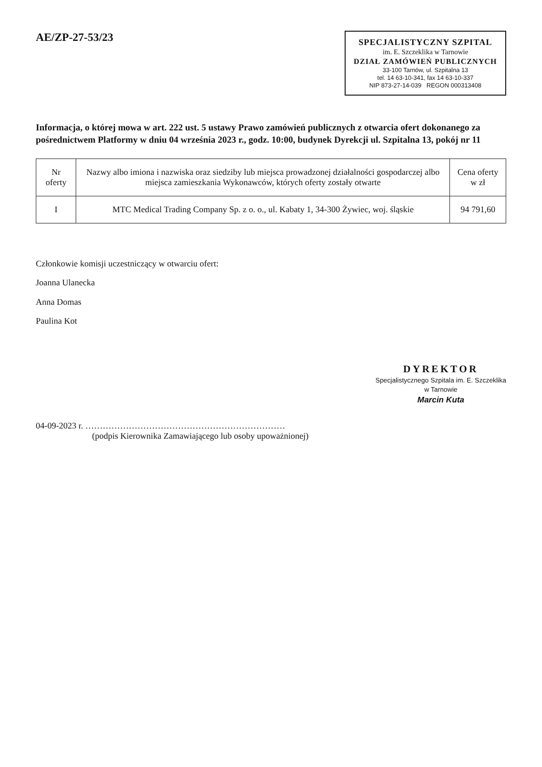AE/ZP-27-53/23
SPECJALISTYCZNY SZPITAL
im. E. Szczeklika w Tarnowie
DZIAŁ ZAMÓWIEŃ PUBLICZNYCH
33-100 Tarnów, ul. Szpitalna 13
tel. 14 63-10-341, fax 14 63-10-337
NIP 873-27-14-039 REGON 000313408
Informacja, o której mowa w art. 222 ust. 5 ustawy Prawo zamówień publicznych z otwarcia ofert dokonanego za pośrednictwem Platformy w dniu 04 września 2023 r., godz. 10:00, budynek Dyrekcji ul. Szpitalna 13, pokój nr 11
| Nr oferty | Nazwy albo imiona i nazwiska oraz siedziby lub miejsca prowadzonej działalności gospodarczej albo miejsca zamieszkania Wykonawców, których oferty zostały otwarte | Cena oferty w zł |
| --- | --- | --- |
| I | MTC Medical Trading Company Sp. z o. o., ul. Kabaty 1, 34-300 Żywiec, woj. śląskie | 94 791,60 |
Członkowie komisji uczestniczący w otwarciu ofert:
Joanna Ulanecka
Anna Domas
Paulina Kot
DYREKTOR
Specjalistycznego Szpitala im. E. Szczeklika
w Tarnowie
Marcin Kuta
04-09-2023 r. ……………………………………………………………
(podpis Kierownika Zamawiającego lub osoby upoważnionej)